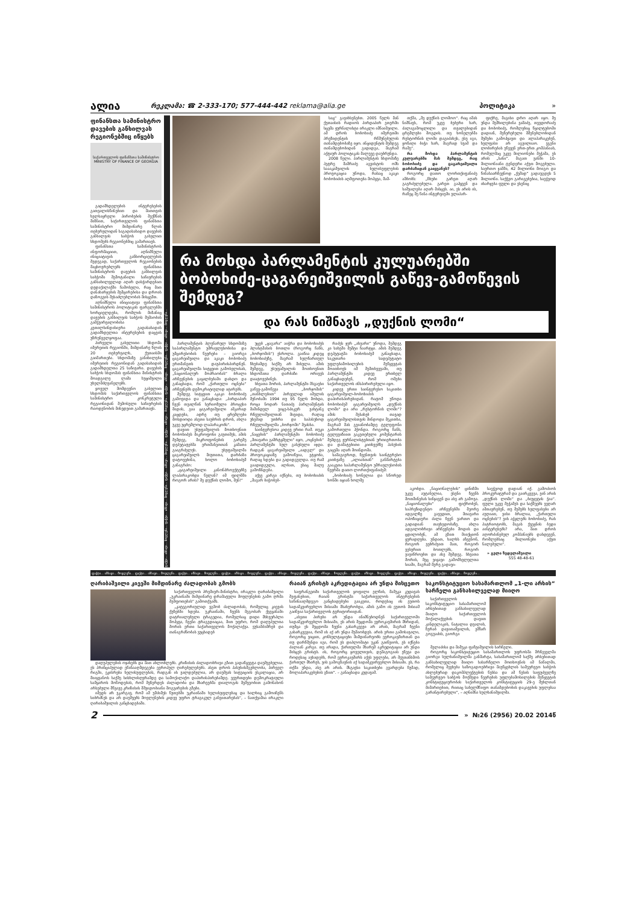ალია
რეკლამა: ☎ 2-333-170; 577-444-442 reklama@alia.ge
პოლიტიკა »
ფინანსთა სამინისტრო დავების განხილვას რეგიონებშიც იწყებს
საქართველოს ფინანსთა სამინისტრო
MINISTRY OF FINANCE OF GEORGIA
გადამხდელების ინტერესების გათვალისწინებით და მათთვის ხელსაყრელი პირობების შექმნის მიზნით, საქართველოს ფინანსთა სამინისტრო მიმდინარე წლის თებერვლიდან საგადასახადო დავების განხილვის საბჭოს გასვლით სხდომებს რეგიონებშიც გამართავს.
ფინანსთა სამინისტროს ინფორმაციით, აღნიშნული ინიციატივის განხორციელების შედეგად, საქართველოს რეგიონების მაცხოვრებლებს ფინანსთა სამინისტროს დავების განხილვის საბჭოში შემოტანილი საჩივრების განსახილველად აღარ დასჭირდებათ დედაქალაქში ჩამოსვლა, რაც მათ დანახარჯების შემცირებისა და დროის დაზოგვის შესაძლებლობას მისცემთ.
აღნიშნული ინიციატივა ფინანსთა სამინისტროს პოლიტიკის ფარგლებში ხორციელდება, რომლის მიზანიც დავების განხილვის საბჭოს მუშაობის გამჭვირვალობისა და კეთილსინდისიერი გადასახადის გადამხდელთა ინტერესების დაცვის უზრუნველყოფაა.
პირველი გასვლითი სხდომა იმერეთის რეგიონში, მიმდინარე წლის 20 თებერვალს, ქუთაისში გაიმართება. სხდომაზე განიხილება იმერეთის რეგიონიდან გადასახადის გადამხდელთა 25 საჩივარი. დავების საბჭოს სხდომას ფინანსთა მინისტრის მოადგილე ლაშა ხუციშვილი უხელმძღვანელებს.
ყოველ მომდევნო გასვლით სხდომას საქართველოს ფინანსთა სამინისტრო კონკრეტული რეგიონიდან შემოსული საჩივრების რაოდენობის მიხედვით გამართავს.
ფაქტი... ამბავი... მოვლენა... ფაქტი... ამბავი... მოვლენა... ფაქტი... ამბავი... მოვლენა... ფაქტი... ამბავი... მოვლენა... ფაქტი... ამბავი... მოვლენა... ფაქტი... ამბავი... მოვლენა...
საც“ გავიხსენებთ. 2005 წელს მან ქუთაისის რადიოს პირდაპირ ეთერში სცემა ჟურნალისტი ირაკლი იმნაიშვილი. ამ დროს ბობოხიძე იმერეთში პრეზიდენტის რწმუნებულის თანამდებობაზე იყო. ინციდენტის შემდეგ თანამდებობიდან გადადგა, მაგრამ აქტიურ პოლიტიკას მალევე დაუბრუნდა.
2008 წელი. პარლამენტის სხდომაზე პეტრე მამრაძე აგვისტოს ომს საააკაშვილის ხელისუფლების პროვოკაცია უწოდა, რასაც აკაკი ბობოხიძის აღშფოთება მოჰყვა, მამ-
თქმა, „შე დუქნის ლომოო“. რაც იმას ნიშნავს, რომ უკვე ბებერი ხარ, ძალაგამოცლილი და თვალებიდან ცრემლები მოგდის. თუ ხონელებმა რესტორნის ლომი დაგიძახეს, ესე იგი, ყოჩაღი ბიჭი ხარ, მაგრად სვამ და რამე“.
რა მოხდა პარლამენტის კულუარებში მას შემდეგ, რაც ბობოხიძე და ცაგარეიშვილი დარბაზიდან გაიყვანეს?
როგორც დათო ლორთქიფანიძე ამბობს: „ჩხუბი გარეთ აღარ გაგრძელებულა. გარეთ გაჰყვენ და საშუალება აღარ მისცეს. აი, ეს არის ის, რაზეც მე წინა ინტერვიუში ვლაპარ-
ფიქრე, მაგისი დრო აღარ იყო. მე უნდა მემხილებინა ვაშაძე, თევდორაძე და ბობოხიძე, რომლებიც წყალტუბოში დადიან, შეჩერებული მშენებლობიდან მუშები გამოჰყავთ და ალაპარაკებენ, ხელფასი არ აგვილიაო. ეგენი ლობირებას უწევენ ერთ-ერთ კომპანიას, რომელმაც უკვე მილიონები შეჭამა, ეს არის „სანი“. მაგათ ვანში 10-მილიონიანი ტენდერი აქვთ მოგებული. საერთო ჯამში, 42 მილიონი მოიგო და წინასაარჩევნოდ „ქეშად“ გადაუგდეს 5 მილიონი. საქჭეო გარიგებებია, საეჭვოდ იხარჯება ფული და ესენიც
რა მოხდა პარლამენტის კულუარებში ბობოხიძე-ცაგარეიშვილის გაწევ-გამოწევის შემდეგ?
და რას ნიშნავს „დუქნის ლომი“
პარლამენტის პლენარულ სხდომაზე საპარლამენტო უმრავლესობისა და უმცირესობის წევრები – გიორგი ცაგარეიშვილი და აკაკი ბობოხიძე ერთმანეთს დაუპირისპირდნენ. ცაგარეიშვილმა სიტყვით გამოსვლისას, „ნაციონალურ მოძრაობას“ ბრალი არჩევნების გაყალბებაში დასდო და განაცხადა, რომ „ქართული ოცნება“ არჩევნებს დემოკრატიულად ატარებს.
შემდეგ სიტყვით აკაკი ბობოხიძე გამოვიდა და განაცხადა: „პირდაპირ ჩვენ თვალწინ სერიოზული პროცესი მიდის, გია ცაგარეიშვილი აშკარად კაცდება, ადრე თუ ცრემლები მოსდიოდა ასეთი საუბრის დროს, ახლა უკვე უცრემლოდ ლაპარაკობს“.
დავით უსუფაშვილის მოთხოვნით ბობოხიძეს მიკროფონი გაუთიშეს, ამის შემდეგ, მიკროფონების გარეშე დეპუტატებმა ერთმანეთთან კამათი გააგრძელეს. უსუფაშვილმა ცაგარეიშვილს მიუთითა, დარბაზი დატოვებინა, ხოლო ბობოხიძემ განაგრძო:
„ცაგარეიშვილი კანონპროექტებზე ლაპარაკობდა წელან? იმ ფილმში როგორ არის? შე დუქნის ლომო, შენ!“
უცებ „ცაგარა“ აიჭრა და ბობოხიძეს პლასტმასის ბოთლი (როგორც ჩანს, „ბორჯომის“) ესროლა. გაიწია კიდეც ბობოხიძეზე, მაგრამ ხელჩართულ ჩხუბამდე საქმე არ მისულა. ამის შემდეგ, უსუფაშვილის მოთხოვნით სხდომათა დარბაზი ორივეს დაატოვებინეს.
სხვათა შორის, პარლამენტში მსგავსი გაწევ-გამოწევა „ბორჯომის“ „თანხლებით“ პირველად იმელის შენობაში 1994 თუ 95 წელს მოხდა, როცა ნოდარ ნათაძე პარლამენტის მაშინდელ ვიცე-სპიკერ ვახტანგ რჩეულიშვილთან მივიდა, რაღაც უხეშად უთხრა და საპასუხოდ რჩეულიშვილმა „ბორჯომი“ შეასხა.
საინტერესოა კიდევ ერთი რამ. თუკი „ნაცების“ პარლამენტში ბობოხიძე „მთავარი გამრტყმელი“ იყო, „ოცნების“ პარლამენტში სულ გასუსული იჯდა. რადგან ცაგარეიშვილი „აადგლ“ და პროვოკაციაზე გამოიწვია, ეტყობა, რაღაც ხდება და გადიდგულდა. თუ რამ გაადიდგულა, ალბათ, ესაც მალე გამოჩნდება.
აქვე კარგი იქნება, თუ ბობოხიძის „მაგარ ბიჭობებ-
რაძეს ჯერ „ახვარი“ უწოდა, შემდეგ კი სახეში მუშტი ჩაარტყა. ამის შემდეგ დეპუტატმა ბობოხიძემ განაცხადა, საკუთარი სადეპუტატო უფლებამოსილების შეწყვეტას მოითხოვს იმ შემთხვევაში, თუ პარლამენტში კიდევ ერთხელ განაცხადებენ, რომ ომები საქართველოს ინსპირირებული იყო.
კიდევ ერთი საინტერესო საკითხი ცაგარეიშვილ-ბობოხიძის დაპირისპირებიდან. რატომ უწოდა ბობოხიძემ ცაგარეიშვილს „დუქნის ლომი“ და არა „რესტორნის ლომი“? ამის შესახებ თავად ცაგარეიშვილისთვის მინდოდა მეკითხა, მაგრამ მას გვიანობამდე ტელეფონი გამორთული ჰქონდა. როგორც ჩანს, ტელევიზიით გაკეთებული კომენტარის შემდეგ ჟურნალისტებთან ურთიერთობა და დამატებითი კითხვებზე პასუხის გაცემა აღარ მოინდომა.
სამაგიეროდ, ჩვენთვის საინტერესო კითხვაზე „ალიასთან“ განმარტება გააკეთა საპარლამენტო უმრავლესობის წევრმა დათო ლორთქიფანიძემ:
„ბობოხიძე ხონელია და სწორედ ხონში იციან ხოლმე
აკობდი. „ნაციონალების“ ცინიზმი უკვე აუტანელია, ესენი ჩვენს მოთმინებას სინჯავენ და ასე არ გამოვა. „ნაციონალები“ ფიქრობენ, საპრეზიდენტო არჩევნებში მეორე ადგილზე გავედით, მთავარი ოპოზიციური ძალა ჩვენ ვართო და გადადიან თავხედობაზე. ახლა ადგილობრივი არჩევნები მოდის და ცდილობენ, ამ გზით მიიქციონ ყურადღება. უნდათ, ხალხს აჩვენონ, როგორ ვებრძვით მათ, როგორ ვესვრით ბოთლებს, როგორ ვავიწროებთ და ასე შემდეგ. სხვათა შორის, მეც ვიყავი გამომსვლელთა სიაში, მაგრამ მერე გადავი-
საეჭვოდ დადიან იქ. გამოძიოს პროკურატურამ და გაირკვევა, ვინ არის „დუქნის ლომი“ და „ბიუჯეტის ჭია“. ფული უკვე შეჭამეს და საქმეებს ვეღარ ამთავრებენ, თუ მუშებს ხელფასები არ აუღიათ, ვისი ბრალია, „ქართული ოცნების“? ვის აჭყლებს ბობოხიძე, რას პატრიოტობს, მაგას ქვეყნის ბედი აინტერესებს? არა, მათ დროს აღორძინებულ კომპანიებს დასდევენ, რომლებსაც მილიონები აქვთ ნალებული“.
» გელა ზედელაშვილი
555 48-48-61
ფაქტი... ამბავი... მოვლენა... ფაქტი... ამბავი... მოვლენა... ფაქტი... ამბავი... მოვლენა... ფაქტი... ამბავი... მოვლენა... ფაქტი... ამბავი... მოვლენა... ფაქტი... ამბავი... მოვლენა... ფაქტი... ამბავი... მოვლენა... ფაქტი... ამბავი... მოვლენა... ფაქტი... ამბავი... მოვლენა...
ღარიბაშვილი კიევში მიმდინარე ძალადობას გმობს
საქართველოს პრემიერ-მინისტრი, ირაკლი ღარიბაშვილი „უკრაინაში მიმდინარე დრამატული მოვლენების გამო ღრმა შეშფოთებას“ გამოთქვამს.
„კატეგორიულად ვგმობ ძალადობას, რომელიც კიევის ქუჩებში ხდება. უკრაინაში, ჩვენს მეგობარ ქვეყანაში დატრიალებული ტრაგედია, რომელსაც დიდი მსხვერპლი მოჰყვა, ჩვენი ტრაგედიაცაა, მით უფრო, რომ დაღუპულთა შორის ერთი საქართველოს მოქალაქეა. ვუსამძიმრებ და თანაგრძნობას ვუცხადებ
დაღუპულების ოჯახებს და მათ ახლობლებს. კრიზისის ძალადობრივი გზით გადაწყვეტა დაუშვებელია. ეს პრინციპულად ეწინააღმდეგება ევროპულ ღირებულებებს. ასეთ დროს პასუხისმგებლობა, პირველ რიგში, ეკისრება ხელისუფლებას, რადგან ის ვალდებულია, არ დაუშვას სიტუაციის ესკალაცია, არ მიიყვანოს საქმე სისხლისღვრამდე და სამოქალაქო დაპირისპირებამდე. ვეურთდები დემოკრატიული სამყაროს მოწოდებას, რომ შეჩერდეს ძალადობა და მხარეებმა დიალოგის მეშვეობით გამონახონ არსებული მწვავე კრიზისის მშვიდობიანი მოგვარების გზები.
იმედს არ ვკარგავ, რომ ამ უმძიმეს წუთებში უკრაინაში ხელისუფლებაც და ხალხიც გამოიჩენს სიბრძნეს და არ დაუშვებს მოვლენების კიდევ უფრო ტრაგიკულ განვითარებას“, – ნათქვამია ირაკლი ღარიბაშვილის განცხადებაში.
რაიან გრისტს აკრედიტაცია არ უნდა მისცეთო
საფრანგეთში საქართველოს ყოფილი ელჩის, მამუკა კუდავას შეფასებით, რაიან გრისტმა საქართველოს ინტერესების საწინააღმდეგო განცხადებები გააკეთა, როდესაც ის ეუთოს სადამკვირვებლო მისიაში მსახურობდა, ამის გამო ის ეუთოს მისიამ გაიწვია საქართველოს ტერიტორიიდან.
„ასეთი პირები არ უნდა ინიშნებოდნენ საქართველოში სადამკვირვებლო მისიაში, ეს არის შეცდომა ევროკავშირის მხრიდან, თუმცა ეს შეცდომა ჩვენი გასარკვევი არ არის, მაგრამ ჩვენი გასარკვევია, რომ ის აქ არ უნდა მუშაობდეს. არის ერთი გამოსავალი, როგორც ვიცით, კონსულტაციები მიმდინარეობს ევროკავშირთან და თუ დარწმუნდა იგი, რომ ეს დიპლომატი უკან გაიწვიოს, ეს იქნება ძალიან კარგი. თუ არადა, ქართულმა მხარემ აკრედიტაცია არ უნდა მისცეს გრისტს. ის, როგორც ყოველთვის, დემაგოგიას ეწევა და როდესაც ავხადებს, რომ ევროკავშირს აქვს უფლება, არ შეუთანხმოს ქართულ მხარეს, ვის გამოგზავნის აქ სადამკვირვებლო მისიაში. ეს, რა თქმა უნდა, ასე არ არის. მსგავსი საკითხები გვარდება ჩუმად, მოლაპარაკებების გზით“. – განაცხადა კუდავამ.
საკონსტიტუციო სასამართლომ „1-ლი არხის“ სარჩელი განსახილველად მიიღო
საქართველოს საკონსტიტუციო სასამართლომ არსებითად განსახილველად მიიღო საქართველოს მოქალაქეების დავით კანდელაკის, ნატალია დვალის, ზურაბ დავითაშვილის, ემზარ გოგუაძის, გიორგი
მელაძისა და მამუკა ფაჩუაშვილის სარჩელი.
როგორც საკონსტიტუციო სასამართლოს უფროსმა მრჩეველმა გიორგი სულხანიშვილმა განმარტა, სასამართლომ საქმე არსებითად განსახილველად მიიღო სასარჩელო მოთხოვნის იმ ნაწილში, რომელიც შეეხება საზოგადოებრივი მაუწყებლის სამეურვეო საბჭოს ახლებურად დაკომპლექტების წესსა და ამ წესის საფუძველზე სამეურვეო საბჭოს მოქმედი წევრების უფლებამოსილების შეწყვეტის კონსტიტუციურობას საქართველოს კონსტიტუციის 29-ე მუხლთან მიმართებით, რითაც სახელმწიფო თანამდებობის დაკავების უფლებაა გარანტირებული“, – აღნიშნა სულხანიშვილმა.
2
» №26 (2956) 20.02 2014წ